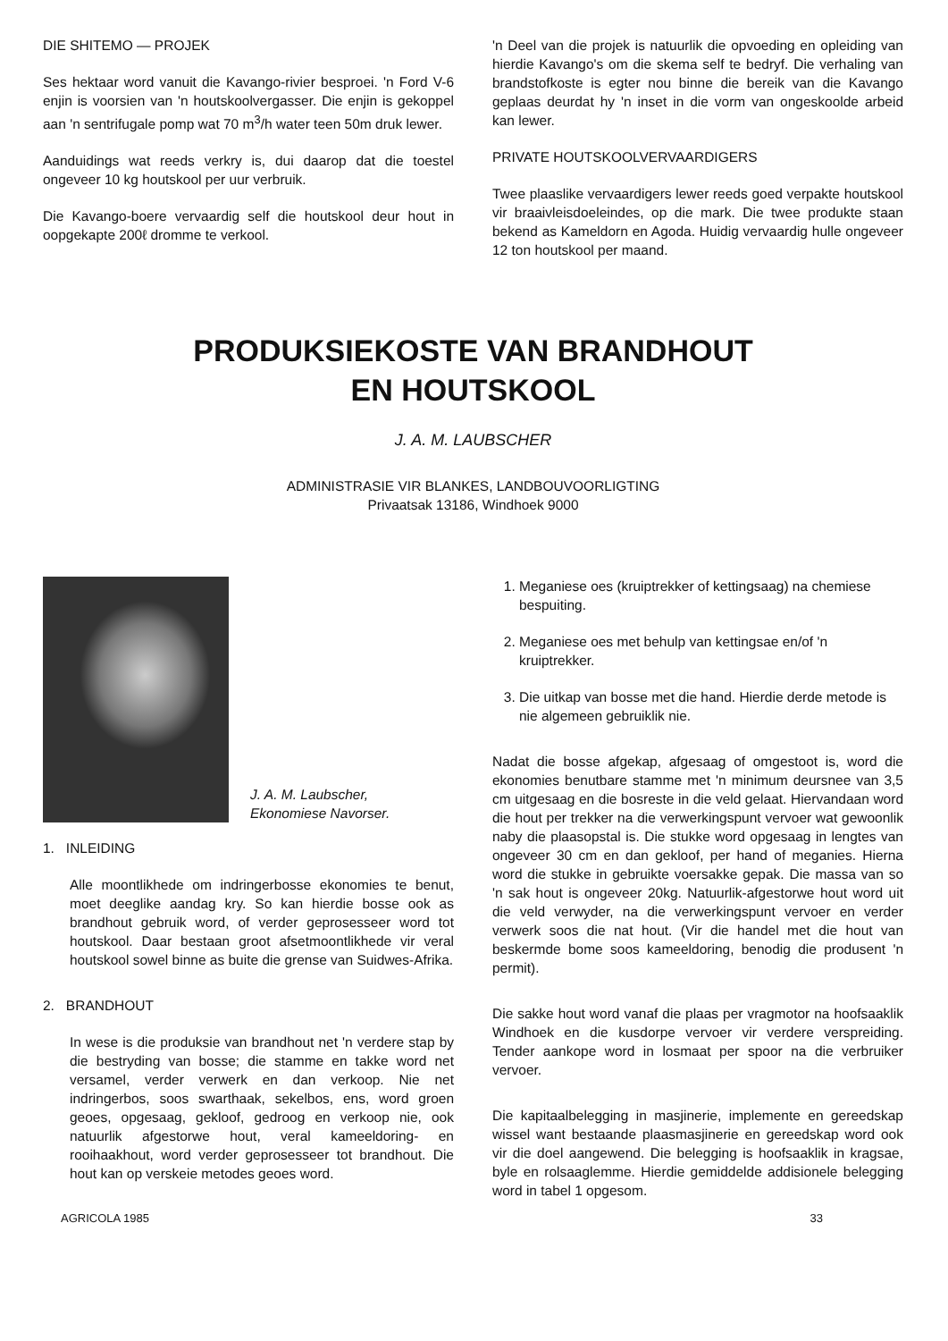DIE SHITEMO — PROJEK
Ses hektaar word vanuit die Kavango-rivier besproei. 'n Ford V-6 enjin is voorsien van 'n houtskoolvergasser. Die enjin is gekoppel aan 'n sentrifugale pomp wat 70 m<sup>3</sup>/h water teen 50m druk lewer.
Aanduidings wat reeds verkry is, dui daarop dat die toestel ongeveer 10 kg houtskool per uur verbruik.
Die Kavango-boere vervaardig self die houtskool deur hout in oopgekapte 200ℓ dromme te verkool.
'n Deel van die projek is natuurlik die opvoeding en opleiding van hierdie Kavango's om die skema self te bedryf. Die verhaling van brandstofkoste is egter nou binne die bereik van die Kavango geplaas deurdat hy 'n inset in die vorm van ongeskoolde arbeid kan lewer.
PRIVATE HOUTSKOOLVERVAARDIGERS
Twee plaaslike vervaardigers lewer reeds goed verpakte houtskool vir braaivleisdoeleindes, op die mark. Die twee produkte staan bekend as Kameldorn en Agoda. Huidig vervaardig hulle ongeveer 12 ton houtskool per maand.
PRODUKSIEKOSTE VAN BRANDHOUT
EN HOUTSKOOL
J. A. M. LAUBSCHER
ADMINISTRASIE VIR BLANKES, LANDBOUVOORLIGTING
Privaatsak 13186, Windhoek 9000
J. A. M. Laubscher,
Ekonomiese Navorser.
1. INLEIDING
Alle moontlikhede om indringerbosse ekonomies te benut, moet deeglike aandag kry. So kan hierdie bosse ook as brandhout gebruik word, of verder geprosesseer word tot houtskool. Daar bestaan groot afsetmoontlikhede vir veral houtskool sowel binne as buite die grense van Suidwes-Afrika.
2. BRANDHOUT
In wese is die produksie van brandhout net 'n verdere stap by die bestryding van bosse; die stamme en takke word net versamel, verder verwerk en dan verkoop. Nie net indringerbos, soos swarthaak, sekelbos, ens, word groen geoes, opgesaag, gekloof, gedroog en verkoop nie, ook natuurlik afgestorwe hout, veral kameeldoring- en rooihaakhout, word verder geprosesseer tot brandhout. Die hout kan op verskeie metodes geoes word.
1. Meganiese oes (kruiptrekker of kettingsaag) na chemiese bespuiting.
2. Meganiese oes met behulp van kettingsae en/of 'n kruiptrekker.
3. Die uitkap van bosse met die hand. Hierdie derde metode is nie algemeen gebruiklik nie.
Nadat die bosse afgekap, afgesaag of omgestoot is, word die ekonomies benutbare stamme met 'n minimum deursnee van 3,5 cm uitgesaag en die bosreste in die veld gelaat. Hiervandaan word die hout per trekker na die verwerkingspunt vervoer wat gewoonlik naby die plaasopstal is. Die stukke word opgesaag in lengtes van ongeveer 30 cm en dan gekloof, per hand of meganies. Hierna word die stukke in gebruikte voersakke gepak. Die massa van so 'n sak hout is ongeveer 20kg. Natuurlik-afgestorwe hout word uit die veld verwyder, na die verwerkingspunt vervoer en verder verwerk soos die nat hout. (Vir die handel met die hout van beskermde bome soos kameeldoring, benodig die produsent 'n permit).
Die sakke hout word vanaf die plaas per vragmotor na hoofsaaklik Windhoek en die kusdorpe vervoer vir verdere verspreiding. Tender aankope word in losmaat per spoor na die verbruiker vervoer.
Die kapitaalbelegging in masjinerie, implemente en gereedskap wissel want bestaande plaasmasjinerie en gereedskap word ook vir die doel aangewend. Die belegging is hoofsaaklik in kragsae, byle en rolsaaglemme. Hierdie gemiddelde addisionele belegging word in tabel 1 opgesom.
AGRICOLA 1985 33